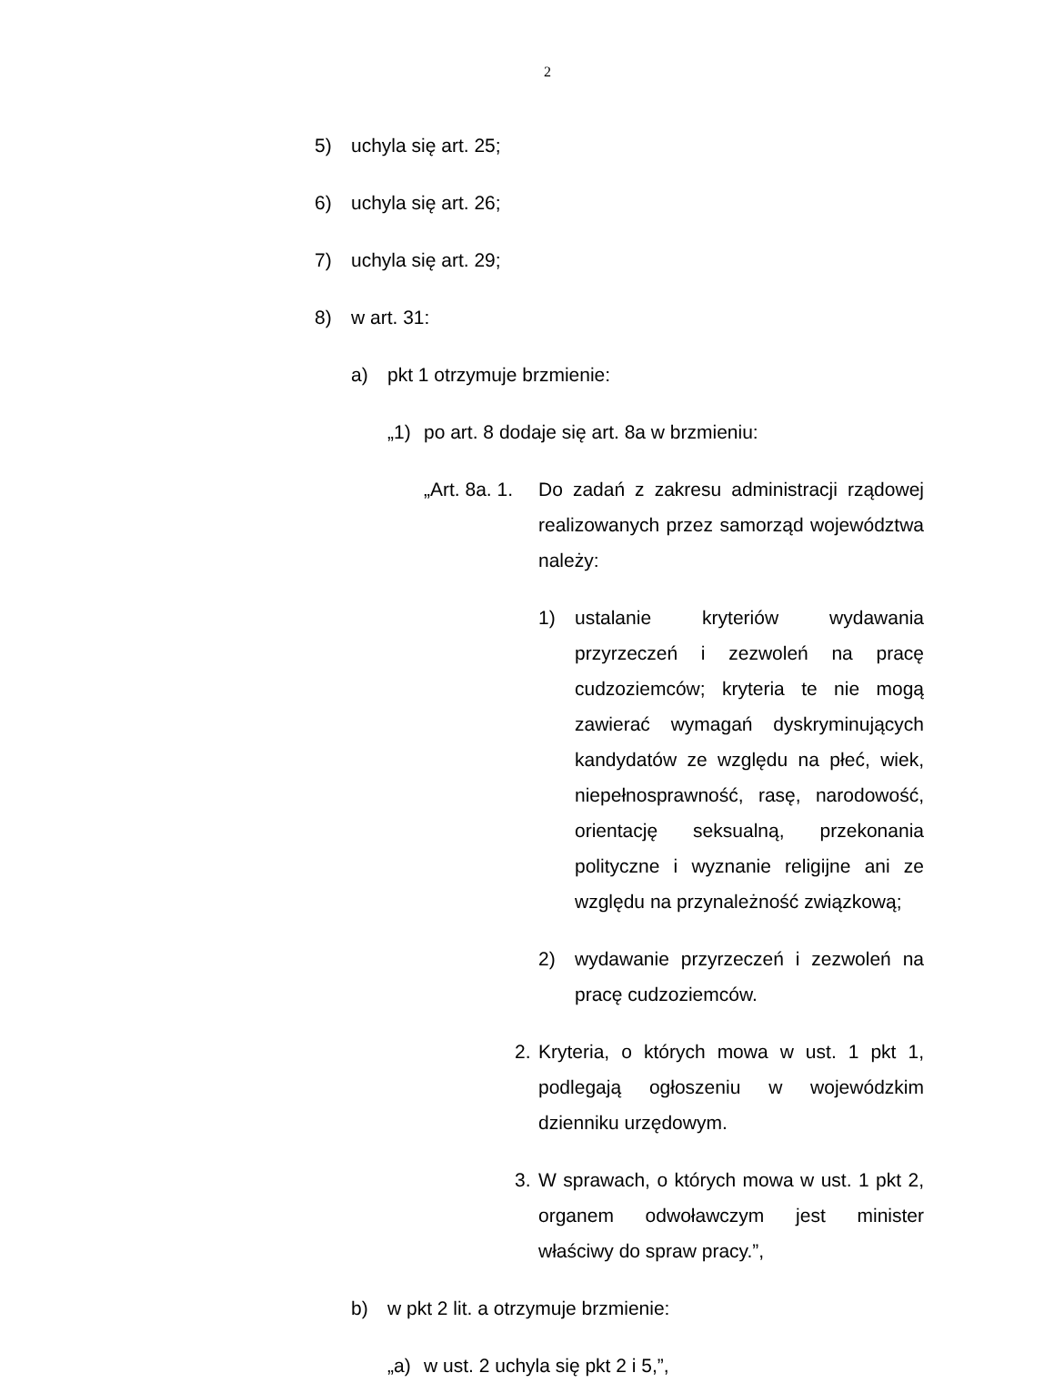2
5) uchyla się art. 25;
6) uchyla się art. 26;
7) uchyla się art. 29;
8) w art. 31:
a) pkt 1 otrzymuje brzmienie:
„1) po art. 8 dodaje się art. 8a w brzmieniu:
„Art. 8a. 1. Do zadań z zakresu administracji rządowej realizowanych przez samorząd województwa należy:
1) ustalanie kryteriów wydawania przyrzeczeń i zezwoleń na pracę cudzoziemców; kryteria te nie mogą zawierać wymagań dyskryminujących kandydatów ze względu na płeć, wiek, niepełnosprawność, rasę, narodowość, orientację seksualną, przekonania polityczne i wyznanie religijne ani ze względu na przynależność związkową;
2) wydawanie przyrzeczeń i zezwoleń na pracę cudzoziemców.
2. Kryteria, o których mowa w ust. 1 pkt 1, podlegają ogłoszeniu w wojewódzkim dzienniku urzędowym.
3. W sprawach, o których mowa w ust. 1 pkt 2, organem odwoławczym jest minister właściwy do spraw pracy.”,
b) w pkt 2 lit. a otrzymuje brzmienie:
„a) w ust. 2 uchyla się pkt 2 i 5,”,